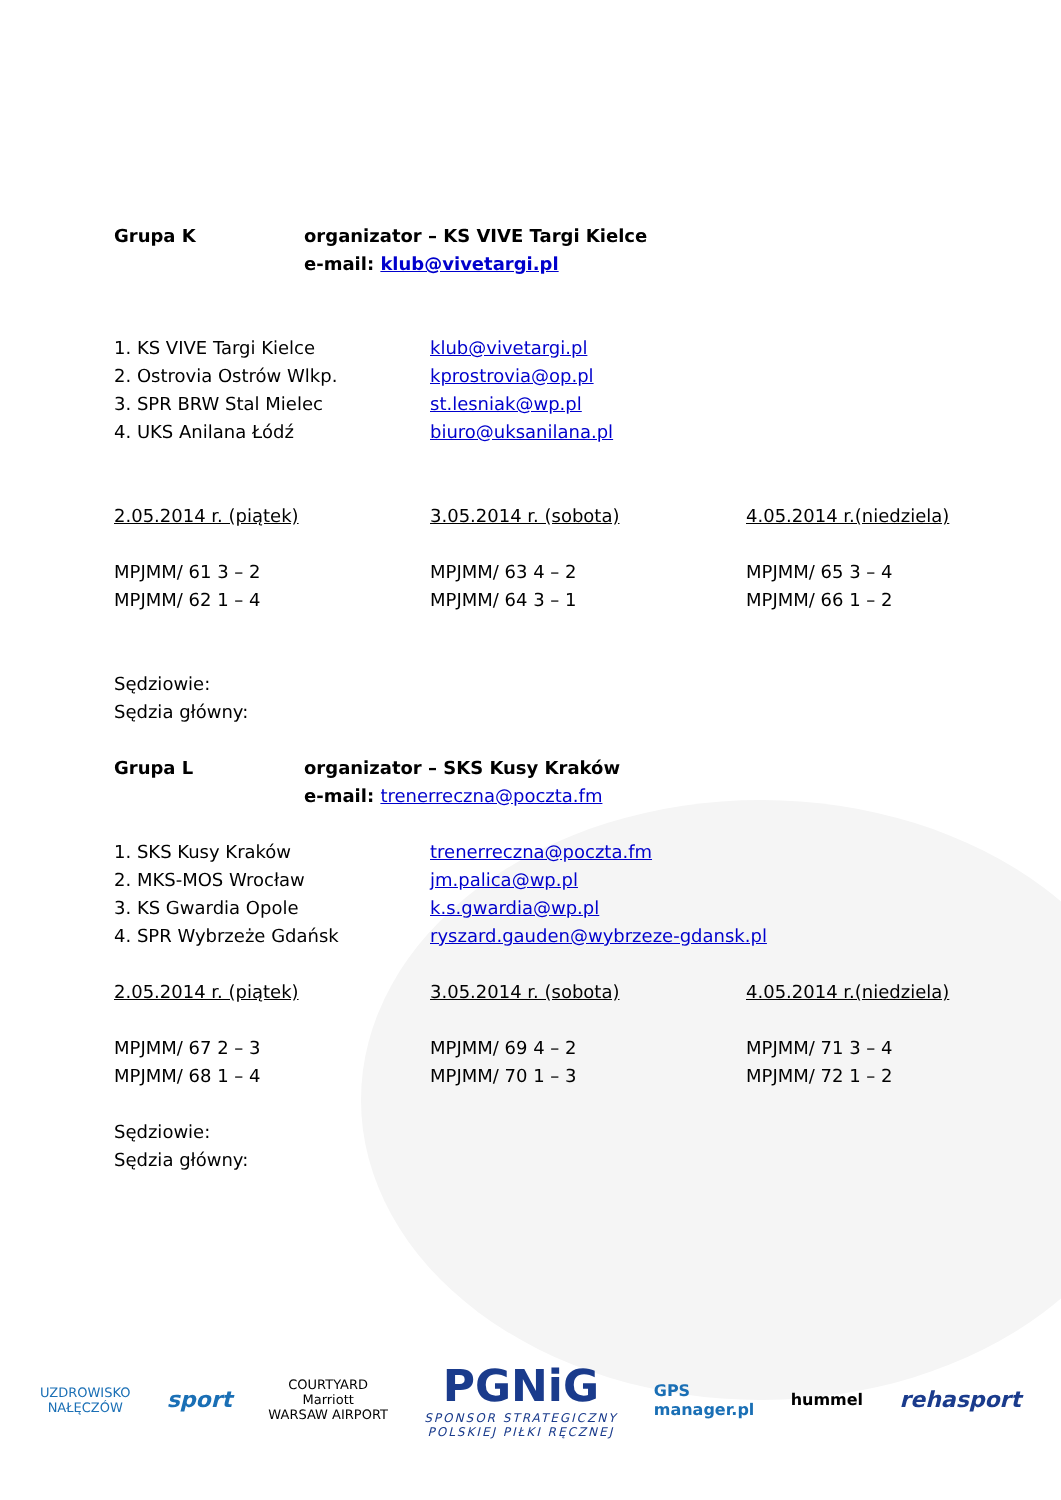Grupa K organizator – KS VIVE Targi Kielce
e-mail: klub@vivetargi.pl
1. KS VIVE Targi Kielce klub@vivetargi.pl
2. Ostrovia Ostrów Wlkp. kprostrovia@op.pl
3. SPR BRW Stal Mielec st.lesniak@wp.pl
4. UKS Anilana Łódź biuro@uksanilana.pl
2.05.2014 r. (piątek) 3.05.2014 r. (sobota) 4.05.2014 r.(niedziela)
MPJMM/ 61 3 – 2
MPJMM/ 62 1 – 4
MPJMM/ 63 4 – 2
MPJMM/ 64 3 – 1
MPJMM/ 65 3 – 4
MPJMM/ 66 1 – 2
Sędziowie:
Sędzia główny:
Grupa L organizator – SKS Kusy Kraków
e-mail: trenerreczna@poczta.fm
1. SKS Kusy Kraków trenerreczna@poczta.fm
2. MKS-MOS Wrocław jm.palica@wp.pl
3. KS Gwardia Opole k.s.gwardia@wp.pl
4. SPR Wybrzeże Gdańsk ryszard.gauden@wybrzeze-gdansk.pl
2.05.2014 r. (piątek) 3.05.2014 r. (sobota) 4.05.2014 r.(niedziela)
MPJMM/ 67 2 – 3
MPJMM/ 68 1 – 4
MPJMM/ 69 4 – 2
MPJMM/ 70 1 – 3
MPJMM/ 71 3 – 4
MPJMM/ 72 1 – 2
Sędziowie:
Sędzia główny:
UZDROWISKO
NAŁĘCZÓW
sport
COURTYARD
Marriott
WARSAW AIRPORT
PGNiG
SPONSOR STRATEGICZNY
POLSKIEJ PIŁKI RĘCZNEJ
GPS
manager.pl
hummel
rehasport